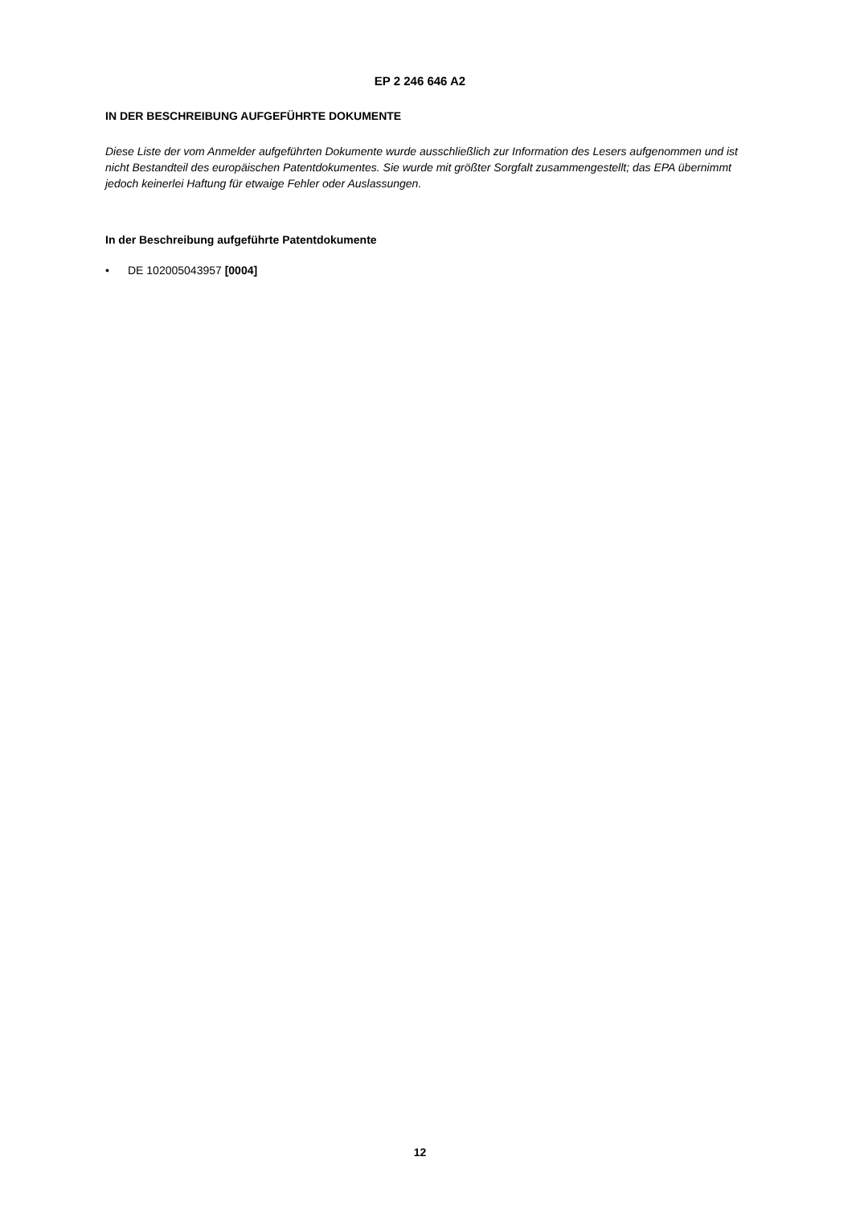EP 2 246 646 A2
IN DER BESCHREIBUNG AUFGEFÜHRTE DOKUMENTE
Diese Liste der vom Anmelder aufgeführten Dokumente wurde ausschließlich zur Information des Lesers aufgenommen und ist nicht Bestandteil des europäischen Patentdokumentes. Sie wurde mit größter Sorgfalt zusammengestellt; das EPA übernimmt jedoch keinerlei Haftung für etwaige Fehler oder Auslassungen.
In der Beschreibung aufgeführte Patentdokumente
• DE 102005043957 [0004]
12